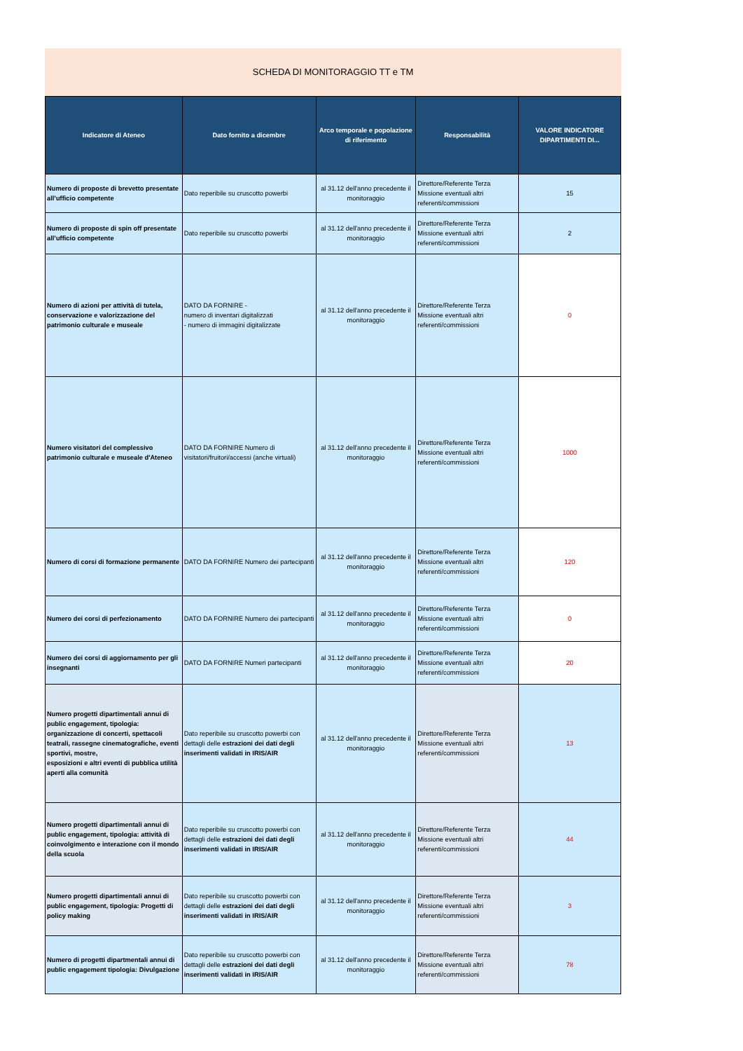SCHEDA DI MONITORAGGIO TT e TM
| Indicatore di Ateneo | Dato fornito a dicembre | Arco temporale e popolazione di riferimento | Responsabilità | VALORE INDICATORE DIPARTIMENTI DI... |
| --- | --- | --- | --- | --- |
| Numero di proposte di brevetto presentate all’ufficio competente | Dato reperibile su cruscotto powerbi | al 31.12 dell'anno precedente il monitoraggio | Direttore/Referente Terza Missione eventuali altri referenti/commissioni | 15 |
| Numero di proposte di spin off presentate all’ufficio competente | Dato reperibile su cruscotto powerbi | al 31.12 dell'anno precedente il monitoraggio | Direttore/Referente Terza Missione eventuali altri referenti/commissioni | 2 |
| Numero di azioni per attività di tutela, conservazione e valorizzazione del patrimonio culturale e museale | DATO DA FORNIRE - numero di inventari digitalizzati - numero di immagini digitalizzate | al 31.12 dell'anno precedente il monitoraggio | Direttore/Referente Terza Missione eventuali altri referenti/commissioni | 0 |
| Numero visitatori del complessivo patrimonio culturale e museale d'Ateneo | DATO DA FORNIRE Numero di visitatori/fruitori/accessi (anche virtuali) | al 31.12 dell'anno precedente il monitoraggio | Direttore/Referente Terza Missione eventuali altri referenti/commissioni | 1000 |
| Numero di corsi di formazione permanente | DATO DA FORNIRE Numero dei partecipanti | al 31.12 dell'anno precedente il monitoraggio | Direttore/Referente Terza Missione eventuali altri referenti/commissioni | 120 |
| Numero dei corsi di perfezionamento | DATO DA FORNIRE Numero dei partecipanti | al 31.12 dell'anno precedente il monitoraggio | Direttore/Referente Terza Missione eventuali altri referenti/commissioni | 0 |
| Numero dei corsi di aggiornamento per gli insegnanti | DATO DA FORNIRE Numeri partecipanti | al 31.12 dell'anno precedente il monitoraggio | Direttore/Referente Terza Missione eventuali altri referenti/commissioni | 20 |
| Numero progetti dipartimentali annui di public engagement, tipologia: organizzazione di concerti, spettacoli teatrali, rassegne cinematografiche, eventi sportivi, mostre, esposizioni e altri eventi di pubblica utilità aperti alla comunità | Dato reperibile su cruscotto powerbi con dettagli delle estrazioni dei dati degli inserimenti validati in IRIS/AIR | al 31.12 dell'anno precedente il monitoraggio | Direttore/Referente Terza Missione eventuali altri referenti/commissioni | 13 |
| Numero progetti dipartimentali annui di public engagement, tipologia: attività di coinvolgimento e interazione con il mondo della scuola | Dato reperibile su cruscotto powerbi con dettagli delle estrazioni dei dati degli inserimenti validati in IRIS/AIR | al 31.12 dell'anno precedente il monitoraggio | Direttore/Referente Terza Missione eventuali altri referenti/commissioni | 44 |
| Numero progetti dipartimentali annui di public engagement, tipologia: Progetti di policy making | Dato reperibile su cruscotto powerbi con dettagli delle estrazioni dei dati degli inserimenti validati in IRIS/AIR | al 31.12 dell'anno precedente il monitoraggio | Direttore/Referente Terza Missione eventuali altri referenti/commissioni | 3 |
| Numero di progetti dipartmentali annui di public engagement tipologia: Divulgazione | Dato reperibile su cruscotto powerbi con dettagli delle estrazioni dei dati degli inserimenti validati in IRIS/AIR | al 31.12 dell'anno precedente il monitoraggio | Direttore/Referente Terza Missione eventuali altri referenti/commissioni | 78 |